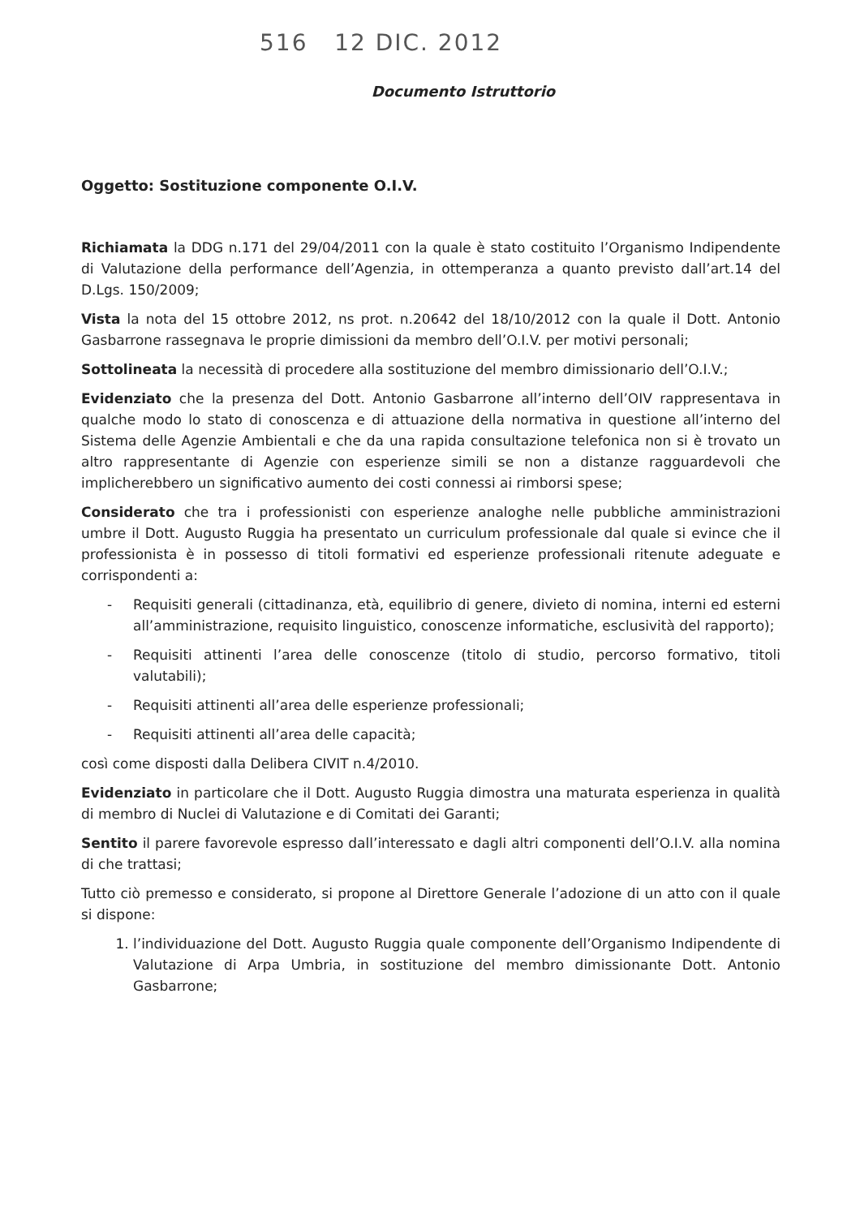516 12 DIC. 2012
Documento Istruttorio
Oggetto: Sostituzione componente O.I.V.
Richiamata la DDG n.171 del 29/04/2011 con la quale è stato costituito l’Organismo Indipendente di Valutazione della performance dell’Agenzia, in ottemperanza a quanto previsto dall’art.14 del D.Lgs. 150/2009;
Vista la nota del 15 ottobre 2012, ns prot. n.20642 del 18/10/2012 con la quale il Dott. Antonio Gasbarrone rassegnava le proprie dimissioni da membro dell’O.I.V. per motivi personali;
Sottolineata la necessità di procedere alla sostituzione del membro dimissionario dell’O.I.V.;
Evidenziato che la presenza del Dott. Antonio Gasbarrone all’interno dell’OIV rappresentava in qualche modo lo stato di conoscenza e di attuazione della normativa in questione all’interno del Sistema delle Agenzie Ambientali e che da una rapida consultazione telefonica non si è trovato un altro rappresentante di Agenzie con esperienze simili se non a distanze ragguardevoli che implicherebbero un significativo aumento dei costi connessi ai rimborsi spese;
Considerato che tra i professionisti con esperienze analoghe nelle pubbliche amministrazioni umbre il Dott. Augusto Ruggia ha presentato un curriculum professionale dal quale si evince che il professionista è in possesso di titoli formativi ed esperienze professionali ritenute adeguate e corrispondenti a:
- Requisiti generali (cittadinanza, età, equilibrio di genere, divieto di nomina, interni ed esterni all’amministrazione, requisito linguistico, conoscenze informatiche, esclusività del rapporto);
- Requisiti attinenti l’area delle conoscenze (titolo di studio, percorso formativo, titoli valutabili);
- Requisiti attinenti all’area delle esperienze professionali;
- Requisiti attinenti all’area delle capacità;
così come disposti dalla Delibera CIVIT n.4/2010.
Evidenziato in particolare che il Dott. Augusto Ruggia dimostra una maturata esperienza in qualità di membro di Nuclei di Valutazione e di Comitati dei Garanti;
Sentito il parere favorevole espresso dall’interessato e dagli altri componenti dell’O.I.V. alla nomina di che trattasi;
Tutto ciò premesso e considerato, si propone al Direttore Generale l’adozione di un atto con il quale si dispone:
1. l’individuazione del Dott. Augusto Ruggia quale componente dell’Organismo Indipendente di Valutazione di Arpa Umbria, in sostituzione del membro dimissionante Dott. Antonio Gasbarrone;